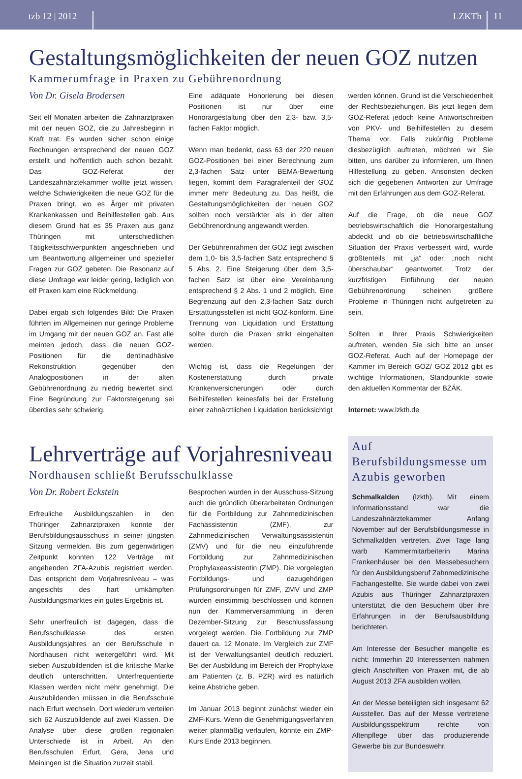tzb 12 | 2012
LZKTh
11
Gestaltungsmöglichkeiten der neuen GOZ nutzen
Kammerumfrage in Praxen zu Gebührenordnung
Von Dr. Gisela Brodersen
Seit elf Monaten arbeiten die Zahnarztpraxen mit der neuen GOZ, die zu Jahresbeginn in Kraft trat. Es wurden sicher schon einige Rechnungen entsprechend der neuen GOZ erstellt und hoffentlich auch schon bezahlt. Das GOZ-Referat der Landeszahnärztekammer wollte jetzt wissen, welche Schwierigkeiten die neue GOZ für die Praxen bringt, wo es Ärger mit privaten Krankenkassen und Beihilfestellen gab. Aus diesem Grund hat es 35 Praxen aus ganz Thüringen mit unterschiedlichen Tätigkeitsschwerpunkten angeschrieben und um Beantwortung allgemeiner und spezieller Fragen zur GOZ gebeten. Die Resonanz auf diese Umfrage war leider gering, lediglich von elf Praxen kam eine Rückmeldung.
Dabei ergab sich folgendes Bild: Die Praxen führten im Allgemeinen nur geringe Probleme im Umgang mit der neuen GOZ an. Fast alle meinten jedoch, dass die neuen GOZ-Positionen für die dentinadhäsive Rekonstruktion gegenüber den Analogpositionen in der alten Gebührenordnung zu niedrig bewertet sind. Eine Begründung zur Faktorsteigerung sei überdies sehr schwierig.
Eine adäquate Honorierung bei diesen Positionen ist nur über eine Honorargestaltung über den 2,3- bzw. 3,5-fachen Faktor möglich.
Wenn man bedenkt, dass 63 der 220 neuen GOZ-Positionen bei einer Berechnung zum 2,3-fachen Satz unter BEMA-Bewertung liegen, kommt dem Paragrafenteil der GOZ immer mehr Bedeutung zu. Das heißt, die Gestaltungsmöglichkeiten der neuen GOZ sollten noch verstärkter als in der alten Gebührenordnung angewandt werden.
Der Gebührenrahmen der GOZ liegt zwischen dem 1,0- bis 3,5-fachen Satz entsprechend § 5 Abs. 2. Eine Steigerung über dem 3,5-fachen Satz ist über eine Vereinbarung entsprechend § 2 Abs. 1 und 2 möglich. Eine Begrenzung auf den 2,3-fachen Satz durch Erstattungsstellen ist nicht GOZ-konform. Eine Trennung von Liquidation und Erstattung sollte durch die Praxen strikt eingehalten werden.
Wichtig ist, dass die Regelungen der Kostenerstattung durch private Krankenversicherungen oder durch Beihilfestellen keinesfalls bei der Erstellung einer zahnärztlichen Liquidation berücksichtigt
werden können. Grund ist die Verschiedenheit der Rechtsbeziehungen. Bis jetzt liegen dem GOZ-Referat jedoch keine Antwortschreiben von PKV- und Beihilfestellen zu diesem Thema vor. Falls zukünftig Probleme diesbezüglich auftreten, möchten wir Sie bitten, uns darüber zu informieren, um Ihnen Hilfestellung zu geben. Ansonsten decken sich die gegebenen Antworten zur Umfrage mit den Erfahrungen aus dem GOZ-Referat.
Auf die Frage, ob die neue GOZ betriebswirtschaftlich die Honorargestaltung abdeckt und ob die betriebswirtschaftliche Situation der Praxis verbessert wird, wurde größtenteils mit „ja“ oder „noch nicht überschaubar“ geantwortet. Trotz der kurzfristigen Einführung der neuen Gebührenordnung scheinen größere Probleme in Thüringen nicht aufgetreten zu sein.
Sollten in Ihrer Praxis Schwierigkeiten auftreten, wenden Sie sich bitte an unser GOZ-Referat. Auch auf der Homepage der Kammer im Bereich GOZ/ GOZ 2012 gibt es wichtige Informationen, Standpunkte sowie den aktuellen Kommentar der BZÄK.
Internet: www.lzkth.de
Lehrverträge auf Vorjahresniveau
Nordhausen schließt Berufsschulklasse
Von Dr. Robert Eckstein
Erfreuliche Ausbildungszahlen in den Thüringer Zahnarztpraxen konnte der Berufsbildungsausschuss in seiner jüngsten Sitzung vermelden. Bis zum gegenwärtigen Zeitpunkt konnten 122 Verträge mit angehenden ZFA-Azubis registriert werden. Das entspricht dem Vorjahresniveau – was angesichts des hart umkämpften Ausbildungsmarktes ein gutes Ergebnis ist.
Sehr unerfreulich ist dagegen, dass die Berufsschulklasse des ersten Ausbildungsjahres an der Berufsschule in Nordhausen nicht weitergeführt wird. Mit sieben Auszubildenden ist die kritische Marke deutlich unterschritten. Unterfrequentierte Klassen werden nicht mehr genehmigt. Die Auszubildenden müssen in die Berufsschule nach Erfurt wechseln. Dort wiederum verteilen sich 62 Auszubildende auf zwei Klassen. Die Analyse über diese großen regionalen Unterschiede ist in Arbeit. An den Berufsschulen Erfurt, Gera, Jena und Meiningen ist die Situation zurzeit stabil.
Besprochen wurden in der Ausschuss-Sitzung auch die gründlich überarbeiteten Ordnungen für die Fortbildung zur Zahnmedizinischen Fachassistentin (ZMF), zur Zahnmedizinischen Verwaltungsassistentin (ZMV) und für die neu einzuführende Fortbildung zur Zahnmedizinischen Prophylaxeassistentin (ZMP). Die vorgelegten Fortbildungs- und dazugehörigen Prüfungsordnungen für ZMF, ZMV und ZMP wurden einstimmig beschlossen und können nun der Kammerversammlung in deren Dezember-Sitzung zur Beschlussfassung vorgelegt werden. Die Fortbildung zur ZMP dauert ca. 12 Monate. Im Vergleich zur ZMF ist der Verwaltungsanteil deutlich reduziert. Bei der Ausbildung im Bereich der Prophylaxe am Patienten (z. B. PZR) wird es natürlich keine Abstriche geben.
Im Januar 2013 beginnt zunächst wieder ein ZMF-Kurs. Wenn die Genehmigungsverfahren weiter planmäßig verlaufen, könnte ein ZMP-Kurs Ende 2013 beginnen.
Auf Berufsbildungsmesse um Azubis geworben
Schmalkalden (lzkth). Mit einem Informationsstand war die Landeszahnärztekammer Anfang November auf der Berufsbildungsmesse in Schmalkalden vertreten. Zwei Tage lang warb Kammermitarbeiterin Marina Frankenhäuser bei den Messebesuchern für den Ausbildungsberuf Zahnmedizinische Fachangestellte. Sie wurde dabei von zwei Azubis aus Thüringer Zahnarztpraxen unterstützt, die den Besuchern über ihre Erfahrungen in der Berufsausbildung berichteten.
Am Interesse der Besucher mangelte es nicht: Immerhin 20 Interessenten nahmen gleich Anschriften von Praxen mit, die ab August 2013 ZFA ausbilden wollen.
An der Messe beteiligten sich insgesamt 62 Aussteller. Das auf der Messe vertretene Ausbildungsspektrum reichte von Altenpflege über das produzierende Gewerbe bis zur Bundeswehr.